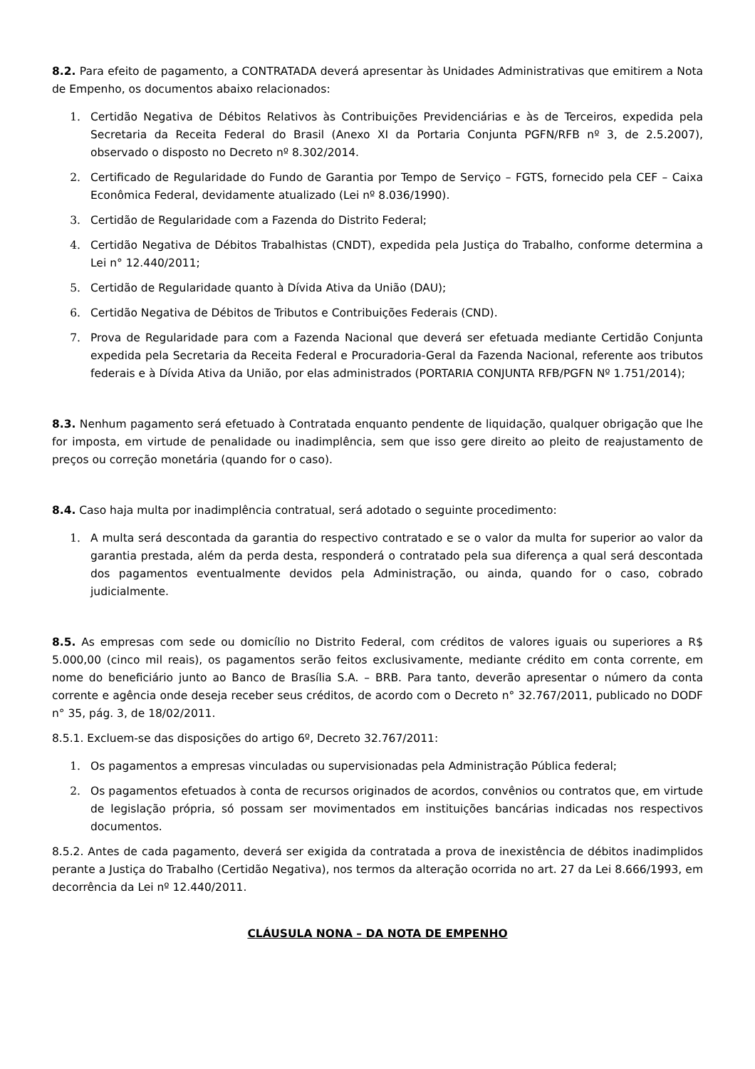8.2. Para efeito de pagamento, a CONTRATADA deverá apresentar às Unidades Administrativas que emitirem a Nota de Empenho, os documentos abaixo relacionados:
1. Certidão Negativa de Débitos Relativos às Contribuições Previdenciárias e às de Terceiros, expedida pela Secretaria da Receita Federal do Brasil (Anexo XI da Portaria Conjunta PGFN/RFB nº 3, de 2.5.2007), observado o disposto no Decreto nº 8.302/2014.
2. Certificado de Regularidade do Fundo de Garantia por Tempo de Serviço – FGTS, fornecido pela CEF – Caixa Econômica Federal, devidamente atualizado (Lei nº 8.036/1990).
3. Certidão de Regularidade com a Fazenda do Distrito Federal;
4. Certidão Negativa de Débitos Trabalhistas (CNDT), expedida pela Justiça do Trabalho, conforme determina a Lei n° 12.440/2011;
5. Certidão de Regularidade quanto à Dívida Ativa da União (DAU);
6. Certidão Negativa de Débitos de Tributos e Contribuições Federais (CND).
7. Prova de Regularidade para com a Fazenda Nacional que deverá ser efetuada mediante Certidão Conjunta expedida pela Secretaria da Receita Federal e Procuradoria-Geral da Fazenda Nacional, referente aos tributos federais e à Dívida Ativa da União, por elas administrados (PORTARIA CONJUNTA RFB/PGFN Nº 1.751/2014);
8.3. Nenhum pagamento será efetuado à Contratada enquanto pendente de liquidação, qualquer obrigação que lhe for imposta, em virtude de penalidade ou inadimplência, sem que isso gere direito ao pleito de reajustamento de preços ou correção monetária (quando for o caso).
8.4. Caso haja multa por inadimplência contratual, será adotado o seguinte procedimento:
1. A multa será descontada da garantia do respectivo contratado e se o valor da multa for superior ao valor da garantia prestada, além da perda desta, responderá o contratado pela sua diferença a qual será descontada dos pagamentos eventualmente devidos pela Administração, ou ainda, quando for o caso, cobrado judicialmente.
8.5. As empresas com sede ou domicílio no Distrito Federal, com créditos de valores iguais ou superiores a R$ 5.000,00 (cinco mil reais), os pagamentos serão feitos exclusivamente, mediante crédito em conta corrente, em nome do beneficiário junto ao Banco de Brasília S.A. – BRB. Para tanto, deverão apresentar o número da conta corrente e agência onde deseja receber seus créditos, de acordo com o Decreto n° 32.767/2011, publicado no DODF n° 35, pág. 3, de 18/02/2011.
8.5.1. Excluem-se das disposições do artigo 6º, Decreto 32.767/2011:
1. Os pagamentos a empresas vinculadas ou supervisionadas pela Administração Pública federal;
2. Os pagamentos efetuados à conta de recursos originados de acordos, convênios ou contratos que, em virtude de legislação própria, só possam ser movimentados em instituições bancárias indicadas nos respectivos documentos.
8.5.2. Antes de cada pagamento, deverá ser exigida da contratada a prova de inexistência de débitos inadimplidos perante a Justiça do Trabalho (Certidão Negativa), nos termos da alteração ocorrida no art. 27 da Lei 8.666/1993, em decorrência da Lei nº 12.440/2011.
CLÁUSULA NONA – DA NOTA DE EMPENHO